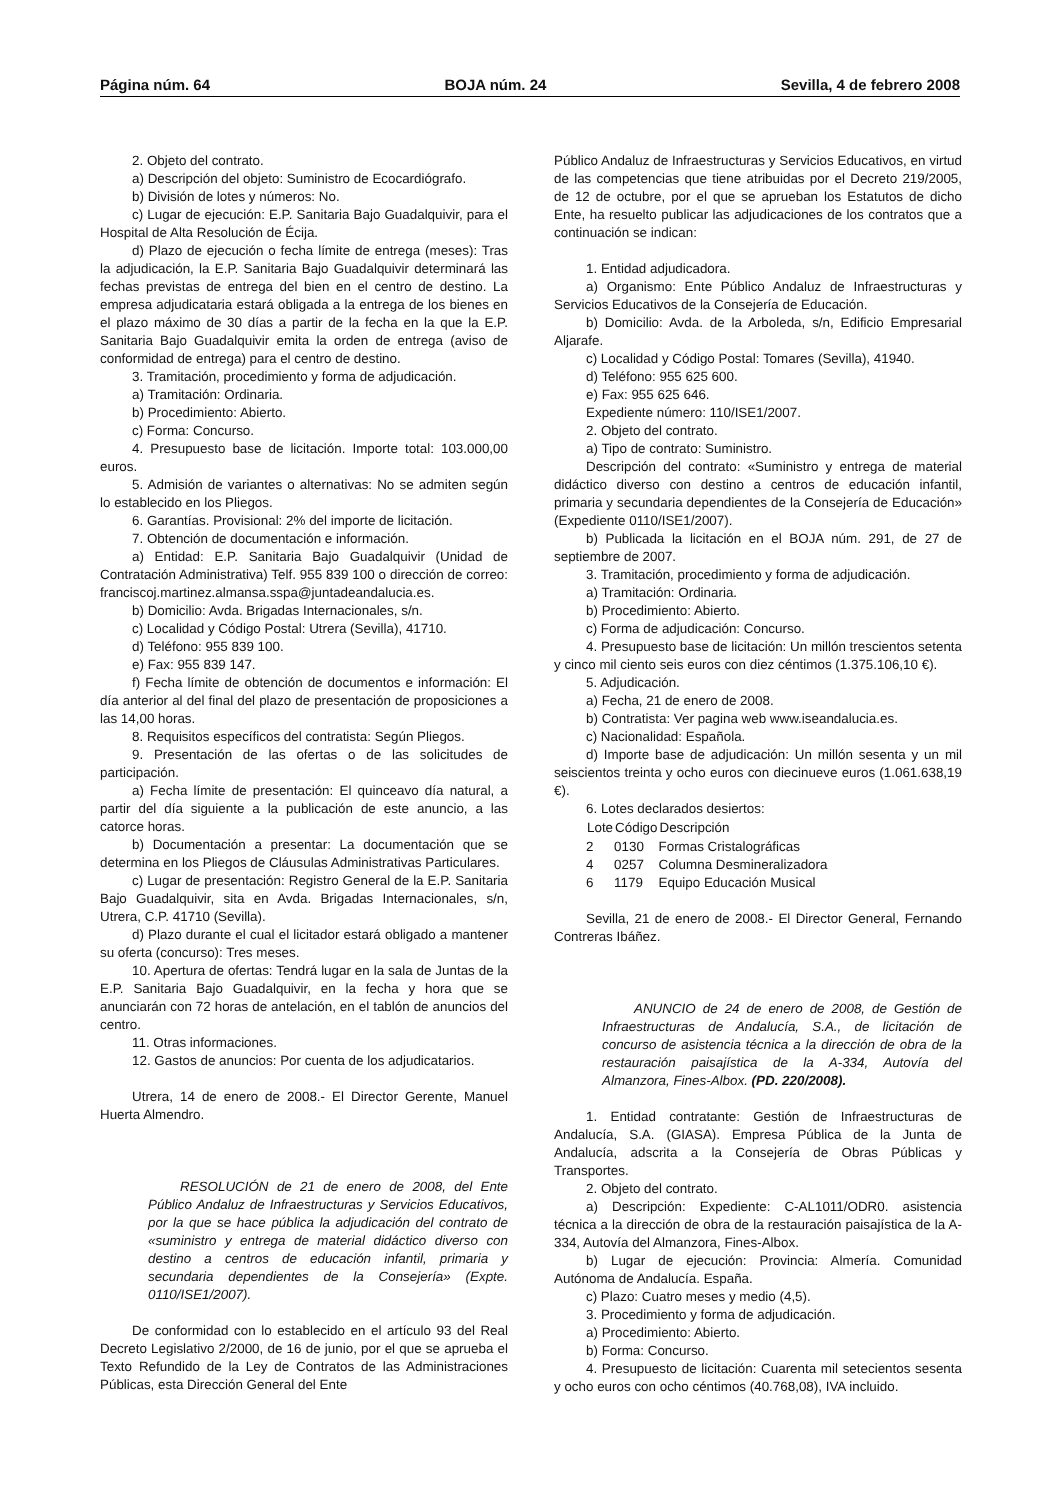Página núm. 64 BOJA núm. 24 Sevilla, 4 de febrero 2008
2. Objeto del contrato.
a) Descripción del objeto: Suministro de Ecocardiógrafo.
b) División de lotes y números: No.
c) Lugar de ejecución: E.P. Sanitaria Bajo Guadalquivir, para el Hospital de Alta Resolución de Écija.
d) Plazo de ejecución o fecha límite de entrega (meses): Tras la adjudicación, la E.P. Sanitaria Bajo Guadalquivir determinará las fechas previstas de entrega del bien en el centro de destino. La empresa adjudicataria estará obligada a la entrega de los bienes en el plazo máximo de 30 días a partir de la fecha en la que la E.P. Sanitaria Bajo Guadalquivir emita la orden de entrega (aviso de conformidad de entrega) para el centro de destino.
3. Tramitación, procedimiento y forma de adjudicación.
a) Tramitación: Ordinaria.
b) Procedimiento: Abierto.
c) Forma: Concurso.
4. Presupuesto base de licitación. Importe total: 103.000,00 euros.
5. Admisión de variantes o alternativas: No se admiten según lo establecido en los Pliegos.
6. Garantías. Provisional: 2% del importe de licitación.
7. Obtención de documentación e información.
a) Entidad: E.P. Sanitaria Bajo Guadalquivir (Unidad de Contratación Administrativa) Telf. 955 839 100 o dirección de correo: franciscoj.martinez.almansa.sspa@juntadeandalucia.es.
b) Domicilio: Avda. Brigadas Internacionales, s/n.
c) Localidad y Código Postal: Utrera (Sevilla), 41710.
d) Teléfono: 955 839 100.
e) Fax: 955 839 147.
f) Fecha límite de obtención de documentos e información: El día anterior al del final del plazo de presentación de proposiciones a las 14,00 horas.
8. Requisitos específicos del contratista: Según Pliegos.
9. Presentación de las ofertas o de las solicitudes de participación.
a) Fecha límite de presentación: El quinceavo día natural, a partir del día siguiente a la publicación de este anuncio, a las catorce horas.
b) Documentación a presentar: La documentación que se determina en los Pliegos de Cláusulas Administrativas Particulares.
c) Lugar de presentación: Registro General de la E.P. Sanitaria Bajo Guadalquivir, sita en Avda. Brigadas Internacionales, s/n, Utrera, C.P. 41710 (Sevilla).
d) Plazo durante el cual el licitador estará obligado a mantener su oferta (concurso): Tres meses.
10. Apertura de ofertas: Tendrá lugar en la sala de Juntas de la E.P. Sanitaria Bajo Guadalquivir, en la fecha y hora que se anunciarán con 72 horas de antelación, en el tablón de anuncios del centro.
11. Otras informaciones.
12. Gastos de anuncios: Por cuenta de los adjudicatarios.
Utrera, 14 de enero de 2008.- El Director Gerente, Manuel Huerta Almendro.
RESOLUCIÓN de 21 de enero de 2008, del Ente Público Andaluz de Infraestructuras y Servicios Educativos, por la que se hace pública la adjudicación del contrato de «suministro y entrega de material didáctico diverso con destino a centros de educación infantil, primaria y secundaria dependientes de la Consejería» (Expte. 0110/ISE1/2007).
De conformidad con lo establecido en el artículo 93 del Real Decreto Legislativo 2/2000, de 16 de junio, por el que se aprueba el Texto Refundido de la Ley de Contratos de las Administraciones Públicas, esta Dirección General del Ente
Público Andaluz de Infraestructuras y Servicios Educativos, en virtud de las competencias que tiene atribuidas por el Decreto 219/2005, de 12 de octubre, por el que se aprueban los Estatutos de dicho Ente, ha resuelto publicar las adjudicaciones de los contratos que a continuación se indican:
1. Entidad adjudicadora.
a) Organismo: Ente Público Andaluz de Infraestructuras y Servicios Educativos de la Consejería de Educación.
b) Domicilio: Avda. de la Arboleda, s/n, Edificio Empresarial Aljarafe.
c) Localidad y Código Postal: Tomares (Sevilla), 41940.
d) Teléfono: 955 625 600.
e) Fax: 955 625 646.
Expediente número: 110/ISE1/2007.
2. Objeto del contrato.
a) Tipo de contrato: Suministro.
Descripción del contrato: «Suministro y entrega de material didáctico diverso con destino a centros de educación infantil, primaria y secundaria dependientes de la Consejería de Educación» (Expediente 0110/ISE1/2007).
b) Publicada la licitación en el BOJA núm. 291, de 27 de septiembre de 2007.
3. Tramitación, procedimiento y forma de adjudicación.
a) Tramitación: Ordinaria.
b) Procedimiento: Abierto.
c) Forma de adjudicación: Concurso.
4. Presupuesto base de licitación: Un millón trescientos setenta y cinco mil ciento seis euros con diez céntimos (1.375.106,10 €).
5. Adjudicación.
a) Fecha, 21 de enero de 2008.
b) Contratista: Ver pagina web www.iseandalucia.es.
c) Nacionalidad: Española.
d) Importe base de adjudicación: Un millón sesenta y un mil seiscientos treinta y ocho euros con diecinueve euros (1.061.638,19 €).
6. Lotes declarados desiertos:
| Lote | Código | Descripción |
| --- | --- | --- |
| 2 | 0130 | Formas Cristalográficas |
| 4 | 0257 | Columna Desmineralizadora |
| 6 | 1179 | Equipo Educación Musical |
Sevilla, 21 de enero de 2008.- El Director General, Fernando Contreras Ibáñez.
ANUNCIO de 24 de enero de 2008, de Gestión de Infraestructuras de Andalucía, S.A., de licitación de concurso de asistencia técnica a la dirección de obra de la restauración paisajística de la A-334, Autovía del Almanzora, Fines-Albox. (PD. 220/2008).
1. Entidad contratante: Gestión de Infraestructuras de Andalucía, S.A. (GIASA). Empresa Pública de la Junta de Andalucía, adscrita a la Consejería de Obras Públicas y Transportes.
2. Objeto del contrato.
a) Descripción: Expediente: C-AL1011/ODR0. asistencia técnica a la dirección de obra de la restauración paisajística de la A-334, Autovía del Almanzora, Fines-Albox.
b) Lugar de ejecución: Provincia: Almería. Comunidad Autónoma de Andalucía. España.
c) Plazo: Cuatro meses y medio (4,5).
3. Procedimiento y forma de adjudicación.
a) Procedimiento: Abierto.
b) Forma: Concurso.
4. Presupuesto de licitación: Cuarenta mil setecientos sesenta y ocho euros con ocho céntimos (40.768,08), IVA incluido.